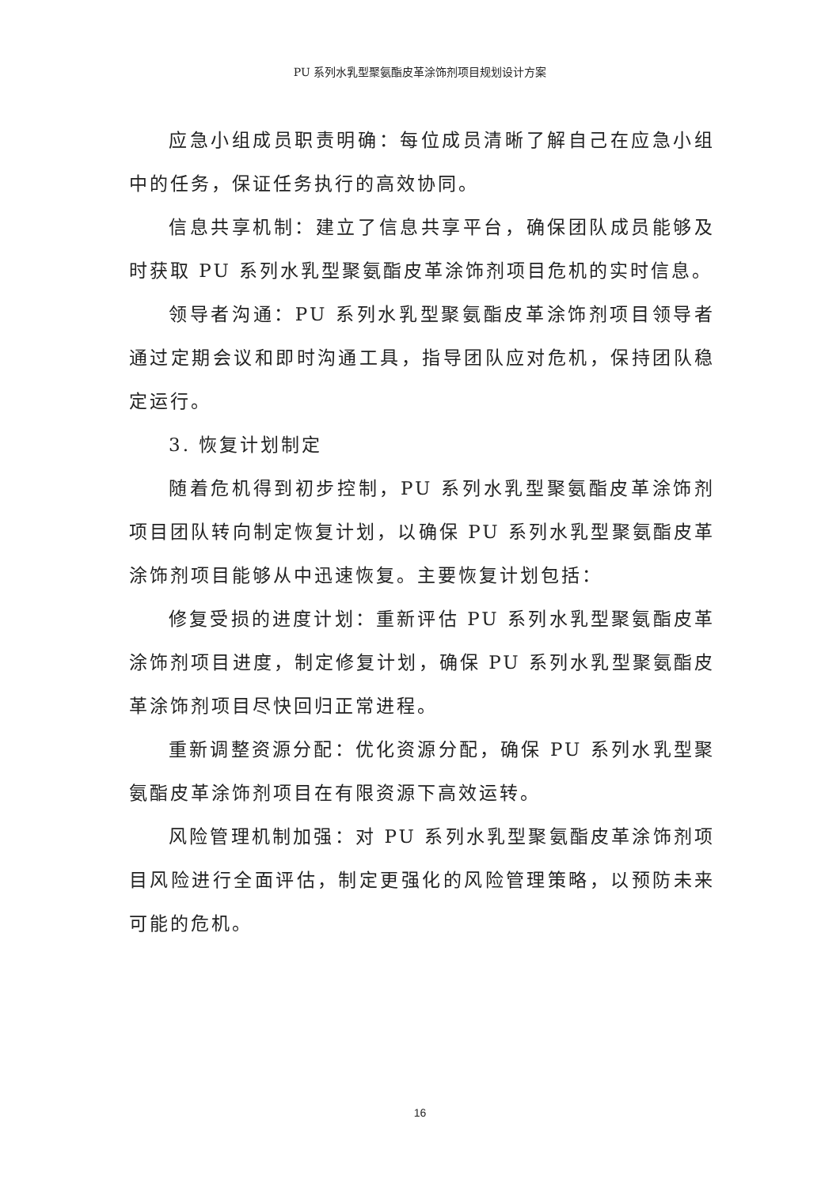PU 系列水乳型聚氨酯皮革涂饰剂项目规划设计方案
应急小组成员职责明确：每位成员清晰了解自己在应急小组中的任务，保证任务执行的高效协同。
信息共享机制：建立了信息共享平台，确保团队成员能够及时获取 PU 系列水乳型聚氨酯皮革涂饰剂项目危机的实时信息。
领导者沟通：PU 系列水乳型聚氨酯皮革涂饰剂项目领导者通过定期会议和即时沟通工具，指导团队应对危机，保持团队稳定运行。
3. 恢复计划制定
随着危机得到初步控制，PU 系列水乳型聚氨酯皮革涂饰剂项目团队转向制定恢复计划，以确保 PU 系列水乳型聚氨酯皮革涂饰剂项目能够从中迅速恢复。主要恢复计划包括：
修复受损的进度计划：重新评估 PU 系列水乳型聚氨酯皮革涂饰剂项目进度，制定修复计划，确保 PU 系列水乳型聚氨酯皮革涂饰剂项目尽快回归正常进程。
重新调整资源分配：优化资源分配，确保 PU 系列水乳型聚氨酯皮革涂饰剂项目在有限资源下高效运转。
风险管理机制加强：对 PU 系列水乳型聚氨酯皮革涂饰剂项目风险进行全面评估，制定更强化的风险管理策略，以预防未来可能的危机。
16